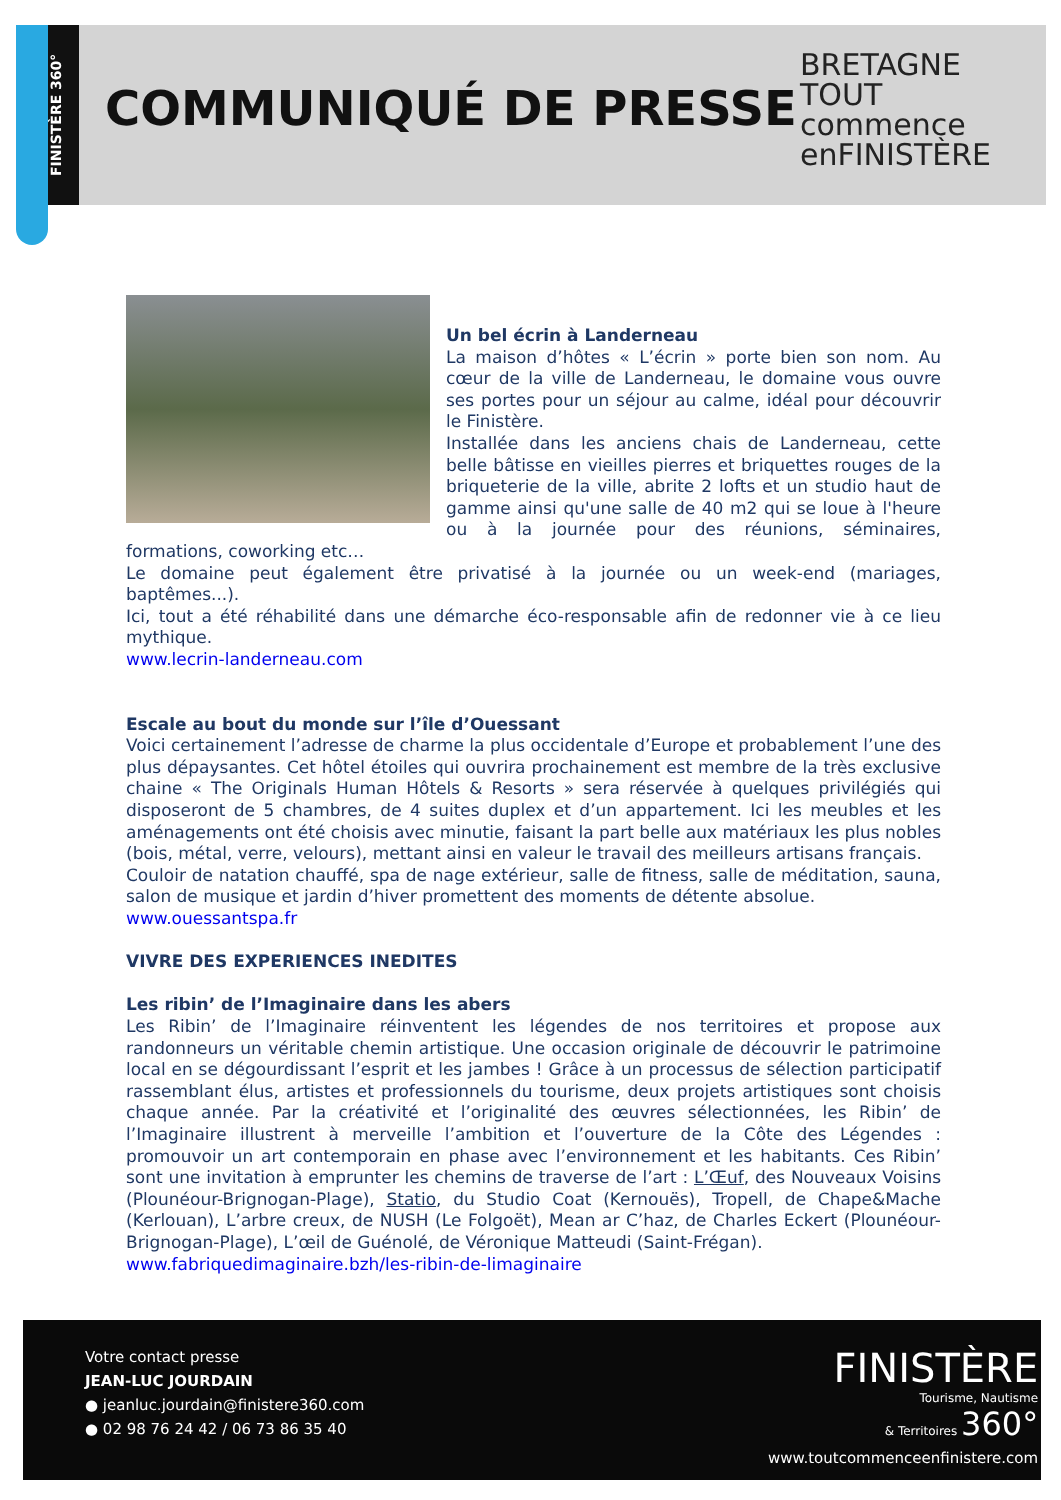FINISTÈRE 360°
COMMUNIQUÉ DE PRESSE
BRETAGNE
TOUT
commence
enFINISTÈRE
Un bel écrin à Landerneau
La maison d’hôtes « L’écrin » porte bien son nom. Au cœur de la ville de Landerneau, le domaine vous ouvre ses portes pour un séjour au calme, idéal pour découvrir le Finistère.
Installée dans les anciens chais de Landerneau, cette belle bâtisse en vieilles pierres et briquettes rouges de la briqueterie de la ville, abrite 2 lofts et un studio haut de gamme ainsi qu'une salle de 40 m2 qui se loue à l'heure ou à la journée pour des réunions, séminaires, formations, coworking etc…
Le domaine peut également être privatisé à la journée ou un week-end (mariages, baptêmes...).
Ici, tout a été réhabilité dans une démarche éco-responsable afin de redonner vie à ce lieu mythique.
www.lecrin-landerneau.com
Escale au bout du monde sur l’île d’Ouessant
Voici certainement l’adresse de charme la plus occidentale d’Europe et probablement l’une des plus dépaysantes. Cet hôtel étoiles qui ouvrira prochainement est membre de la très exclusive chaine « The Originals Human Hôtels & Resorts » sera réservée à quelques privilégiés qui disposeront de 5 chambres, de 4 suites duplex et d’un appartement. Ici les meubles et les aménagements ont été choisis avec minutie, faisant la part belle aux matériaux les plus nobles (bois, métal, verre, velours), mettant ainsi en valeur le travail des meilleurs artisans français.
Couloir de natation chauffé, spa de nage extérieur, salle de fitness, salle de méditation, sauna, salon de musique et jardin d’hiver promettent des moments de détente absolue.
www.ouessantspa.fr
VIVRE DES EXPERIENCES INEDITES
Les ribin’ de l’Imaginaire dans les abers
Les Ribin’ de l’Imaginaire réinventent les légendes de nos territoires et propose aux randonneurs un véritable chemin artistique. Une occasion originale de découvrir le patrimoine local en se dégourdissant l’esprit et les jambes ! Grâce à un processus de sélection participatif rassemblant élus, artistes et professionnels du tourisme, deux projets artistiques sont choisis chaque année. Par la créativité et l’originalité des œuvres sélectionnées, les Ribin’ de l’Imaginaire illustrent à merveille l’ambition et l’ouverture de la Côte des Légendes : promouvoir un art contemporain en phase avec l’environnement et les habitants. Ces Ribin’ sont une invitation à emprunter les chemins de traverse de l’art : L’Œuf, des Nouveaux Voisins (Plounéour-Brignogan-Plage), Statio, du Studio Coat (Kernouës), Tropell, de Chape&Mache (Kerlouan), L’arbre creux, de NUSH (Le Folgoët), Mean ar C’haz, de Charles Eckert (Plounéour-Brignogan-Plage), L’œil de Guénolé, de Véronique Matteudi (Saint-Frégan).
www.fabriquedimaginaire.bzh/les-ribin-de-limaginaire
Votre contact presse
JEAN-LUC JOURDAIN
● jeanluc.jourdain@finistere360.com
● 02 98 76 24 42 / 06 73 86 35 40
FINISTÈRE
Tourisme, Nautisme
& Territoires 360°
www.toutcommenceenfinistere.com